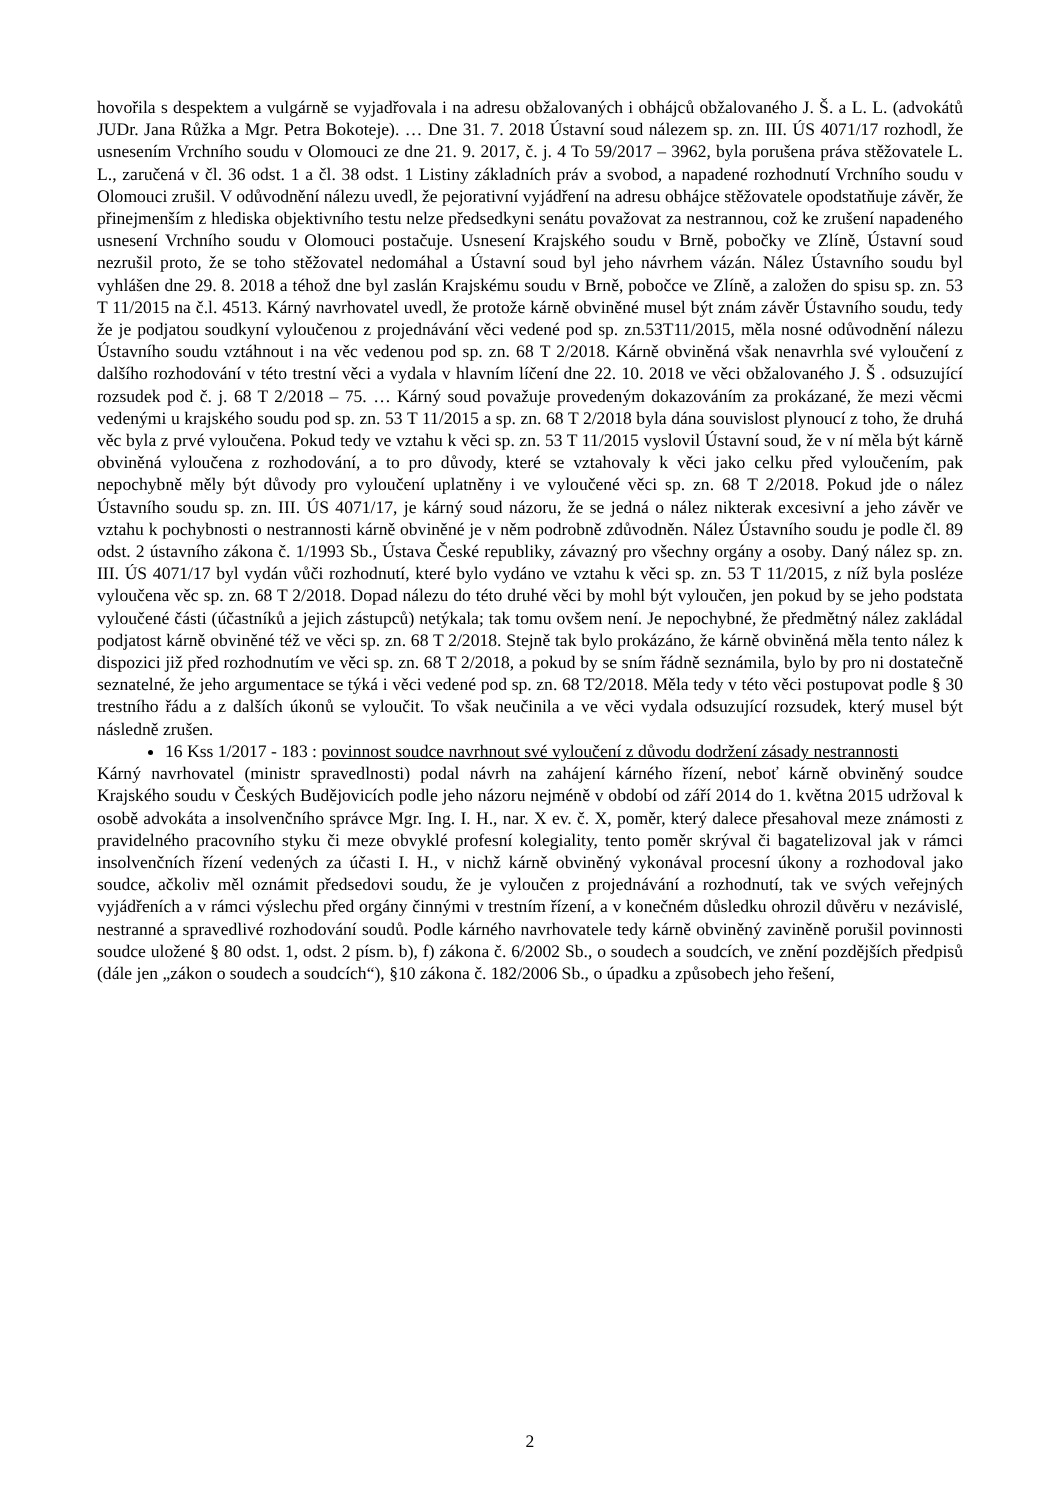hovořila s despektem a vulgárně se vyjadřovala i na adresu obžalovaných i obhájců obžalovaného J. Š. a L. L. (advokátů JUDr. Jana Růžka a Mgr. Petra Bokoteje). … Dne 31. 7. 2018 Ústavní soud nálezem sp. zn. III. ÚS 4071/17 rozhodl, že usnesením Vrchního soudu v Olomouci ze dne 21. 9. 2017, č. j. 4 To 59/2017 – 3962, byla porušena práva stěžovatele L. L., zaručená v čl. 36 odst. 1 a čl. 38 odst. 1 Listiny základních práv a svobod, a napadené rozhodnutí Vrchního soudu v Olomouci zrušil. V odůvodnění nálezu uvedl, že pejorativní vyjádření na adresu obhájce stěžovatele opodstatňuje závěr, že přinejmenším z hlediska objektivního testu nelze předsedkyni senátu považovat za nestrannou, což ke zrušení napadeného usnesení Vrchního soudu v Olomouci postačuje. Usnesení Krajského soudu v Brně, pobočky ve Zlíně, Ústavní soud nezrušil proto, že se toho stěžovatel nedomáhal a Ústavní soud byl jeho návrhem vázán. Nález Ústavního soudu byl vyhlášen dne 29. 8. 2018 a téhož dne byl zaslán Krajskému soudu v Brně, pobočce ve Zlíně, a založen do spisu sp. zn. 53 T 11/2015 na č.l. 4513. Kárný navrhovatel uvedl, že protože kárně obviněné musel být znám závěr Ústavního soudu, tedy že je podjatou soudkyní vyloučenou z projednávání věci vedené pod sp. zn.53T11/2015, měla nosné odůvodnění nálezu Ústavního soudu vztáhnout i na věc vedenou pod sp. zn. 68 T 2/2018. Kárně obviněná však nenavrhla své vyloučení z dalšího rozhodování v této trestní věci a vydala v hlavním líčení dne 22. 10. 2018 ve věci obžalovaného J. Š . odsuzující rozsudek pod č. j. 68 T 2/2018 – 75. … Kárný soud považuje provedeným dokazováním za prokázané, že mezi věcmi vedenými u krajského soudu pod sp. zn. 53 T 11/2015 a sp. zn. 68 T 2/2018 byla dána souvislost plynoucí z toho, že druhá věc byla z prvé vyloučena. Pokud tedy ve vztahu k věci sp. zn. 53 T 11/2015 vyslovil Ústavní soud, že v ní měla být kárně obviněná vyloučena z rozhodování, a to pro důvody, které se vztahovaly k věci jako celku před vyloučením, pak nepochybně měly být důvody pro vyloučení uplatněny i ve vyloučené věci sp. zn. 68 T 2/2018. Pokud jde o nález Ústavního soudu sp. zn. III. ÚS 4071/17, je kárný soud názoru, že se jedná o nález nikterak excesivní a jeho závěr ve vztahu k pochybnosti o nestrannosti kárně obviněné je v něm podrobně zdůvodněn. Nález Ústavního soudu je podle čl. 89 odst. 2 ústavního zákona č. 1/1993 Sb., Ústava České republiky, závazný pro všechny orgány a osoby. Daný nález sp. zn. III. ÚS 4071/17 byl vydán vůči rozhodnutí, které bylo vydáno ve vztahu k věci sp. zn. 53 T 11/2015, z níž byla posléze vyloučena věc sp. zn. 68 T 2/2018. Dopad nálezu do této druhé věci by mohl být vyloučen, jen pokud by se jeho podstata vyloučené části (účastníků a jejich zástupců) netýkala; tak tomu ovšem není. Je nepochybné, že předmětný nález zakládal podjatost kárně obviněné též ve věci sp. zn. 68 T 2/2018. Stejně tak bylo prokázáno, že kárně obviněná měla tento nález k dispozici již před rozhodnutím ve věci sp. zn. 68 T 2/2018, a pokud by se sním řádně seznámila, bylo by pro ni dostatečně seznatelné, že jeho argumentace se týká i věci vedené pod sp. zn. 68 T2/2018. Měla tedy v této věci postupovat podle § 30 trestního řádu a z dalších úkonů se vyloučit. To však neučinila a ve věci vydala odsuzující rozsudek, který musel být následně zrušen.
16 Kss 1/2017 - 183 : povinnost soudce navrhnout své vyloučení z důvodu dodržení zásady nestrannosti
Kárný navrhovatel (ministr spravedlnosti) podal návrh na zahájení kárného řízení, neboť kárně obviněný soudce Krajského soudu v Českých Budějovicích podle jeho názoru nejméně v období od září 2014 do 1. května 2015 udržoval k osobě advokáta a insolvenčního správce Mgr. Ing. I. H., nar. X ev. č. X, poměr, který dalece přesahoval meze známosti z pravidelného pracovního styku či meze obvyklé profesní kolegiality, tento poměr skrýval či bagatelizoval jak v rámci insolvenčních řízení vedených za účasti I. H., v nichž kárně obviněný vykonával procesní úkony a rozhodoval jako soudce, ačkoliv měl oznámit předsedovi soudu, že je vyloučen z projednávání a rozhodnutí, tak ve svých veřejných vyjádřeních a v rámci výslechu před orgány činnými v trestním řízení, a v konečném důsledku ohrozil důvěru v nezávislé, nestranné a spravedlivé rozhodování soudů. Podle kárného navrhovatele tedy kárně obviněný zaviněně porušil povinnosti soudce uložené § 80 odst. 1, odst. 2 písm. b), f) zákona č. 6/2002 Sb., o soudech a soudcích, ve znění pozdějších předpisů (dále jen „zákon o soudech a soudcích“), §10 zákona č. 182/2006 Sb., o úpadku a způsobech jeho řešení,
2